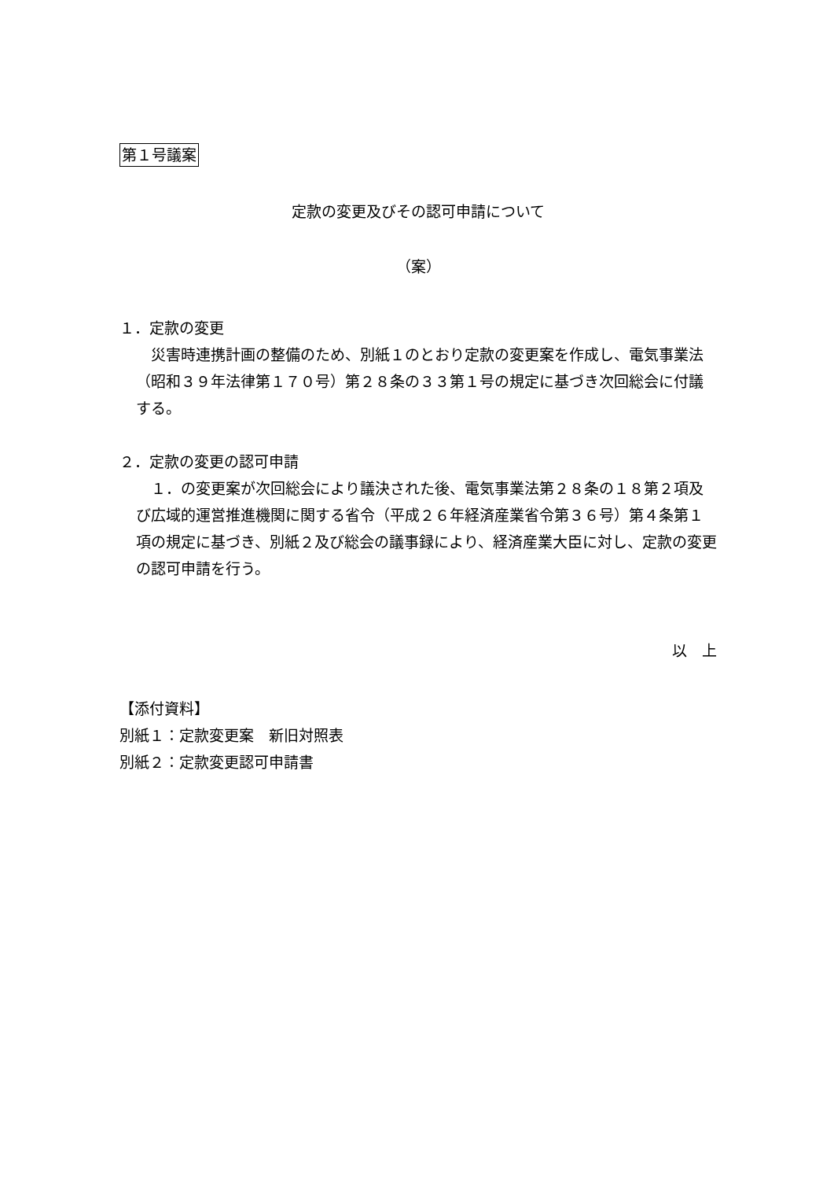第１号議案
定款の変更及びその認可申請について
（案）
１．定款の変更
　災害時連携計画の整備のため、別紙１のとおり定款の変更案を作成し、電気事業法（昭和３９年法律第１７０号）第２８条の３３第１号の規定に基づき次回総会に付議する。
２．定款の変更の認可申請
　１．の変更案が次回総会により議決された後、電気事業法第２８条の１８第２項及び広域的運営推進機関に関する省令（平成２６年経済産業省令第３６号）第４条第１項の規定に基づき、別紙２及び総会の議事録により、経済産業大臣に対し、定款の変更の認可申請を行う。
以　上
【添付資料】
別紙１：定款変更案　新旧対照表
別紙２：定款変更認可申請書